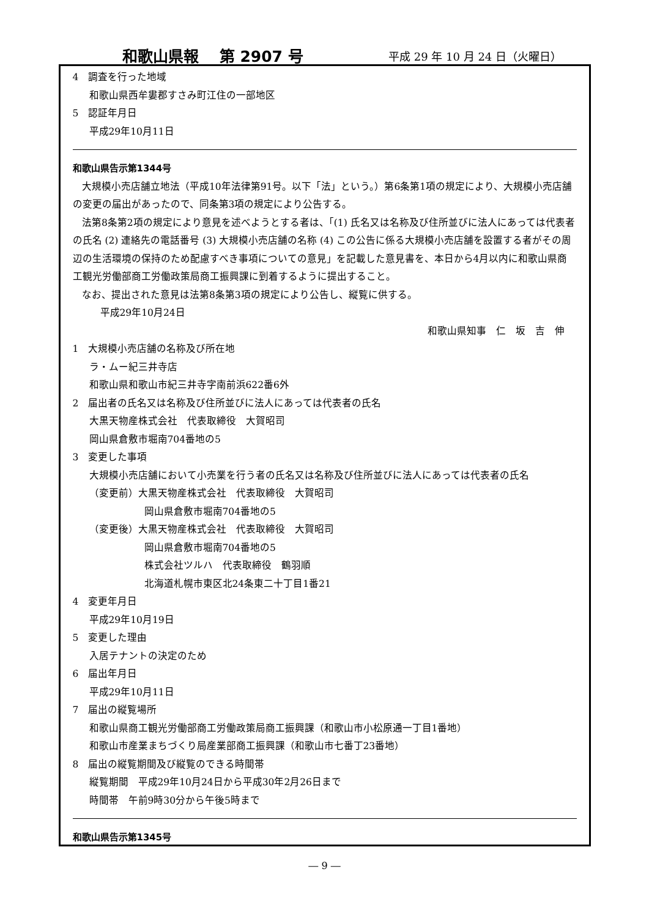和歌山県報　 第 2907 号 平成 29 年 10 月 24 日（火曜日）
4　調査を行った地域
和歌山県西牟婁郡すさみ町江住の一部地区
5　認証年月日
平成29年10月11日
和歌山県告示第1344号
大規模小売店舗立地法（平成10年法律第91号。以下「法」という。）第6条第1項の規定により、大規模小売店舗の変更の届出があったので、同条第3項の規定により公告する。
法第8条第2項の規定により意見を述べようとする者は、「(1) 氏名又は名称及び住所並びに法人にあっては代表者の氏名 (2) 連絡先の電話番号 (3) 大規模小売店舗の名称 (4) この公告に係る大規模小売店舗を設置する者がその周辺の生活環境の保持のため配慮すべき事項についての意見」を記載した意見書を、本日から4月以内に和歌山県商工観光労働部商工労働政策局商工振興課に到着するように提出すること。
なお、提出された意見は法第8条第3項の規定により公告し、縦覧に供する。
平成29年10月24日
和歌山県知事　仁　坂　吉　伸
1　大規模小売店舗の名称及び所在地
ラ・ムー紀三井寺店
和歌山県和歌山市紀三井寺字南前浜622番6外
2　届出者の氏名又は名称及び住所並びに法人にあっては代表者の氏名
大黒天物産株式会社　代表取締役　大賀昭司
岡山県倉敷市堀南704番地の5
3　変更した事項
大規模小売店舗において小売業を行う者の氏名又は名称及び住所並びに法人にあっては代表者の氏名
（変更前）大黒天物産株式会社　代表取締役　大賀昭司
岡山県倉敷市堀南704番地の5
（変更後）大黒天物産株式会社　代表取締役　大賀昭司
岡山県倉敷市堀南704番地の5
株式会社ツルハ　代表取締役　鶴羽順
北海道札幌市東区北24条東二十丁目1番21
4　変更年月日
平成29年10月19日
5　変更した理由
入居テナントの決定のため
6　届出年月日
平成29年10月11日
7　届出の縦覧場所
和歌山県商工観光労働部商工労働政策局商工振興課（和歌山市小松原通一丁目1番地）
和歌山市産業まちづくり局産業部商工振興課（和歌山市七番丁23番地）
8　届出の縦覧期間及び縦覧のできる時間帯
縦覧期間　平成29年10月24日から平成30年2月26日まで
時間帯　午前9時30分から午後5時まで
和歌山県告示第1345号
― 9 ―